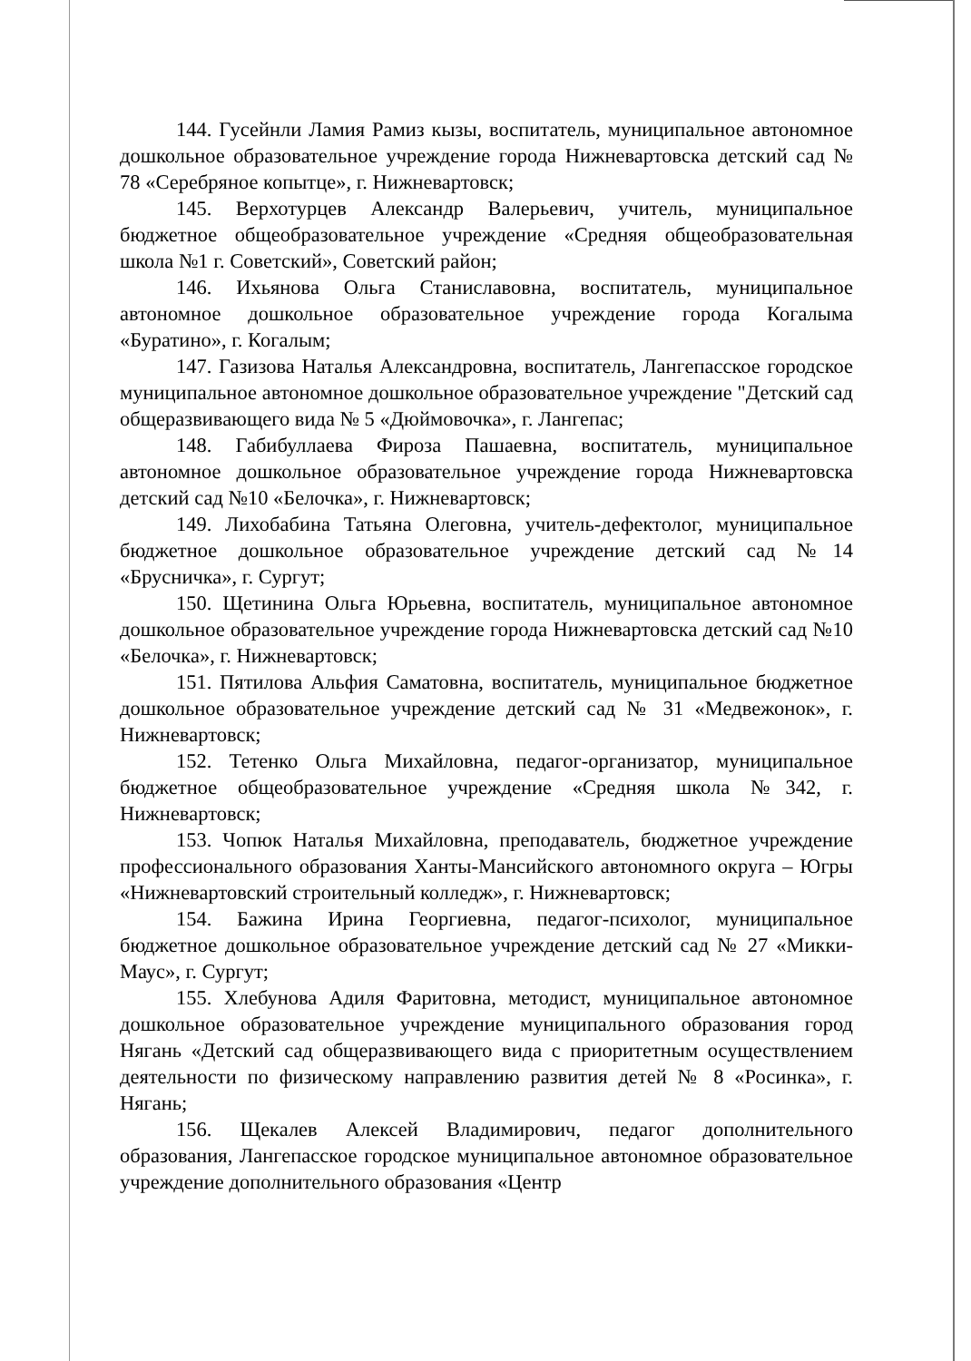144. Гусейнли Ламия Рамиз кызы, воспитатель, муниципальное автономное дошкольное образовательное учреждение города Нижневартовска детский сад № 78 «Серебряное копытце», г. Нижневартовск;
145. Верхотурцев Александр Валерьевич, учитель, муниципальное бюджетное общеобразовательное учреждение «Средняя общеобразовательная школа №1 г. Советский», Советский район;
146. Ихьянова Ольга Станиславовна, воспитатель, муниципальное автономное дошкольное образовательное учреждение города Когалыма «Буратино», г. Когалым;
147. Газизова Наталья Александровна, воспитатель, Лангепасское городское муниципальное автономное дошкольное образовательное учреждение "Детский сад общеразвивающего вида № 5 «Дюймовочка», г. Лангепас;
148. Габибуллаева Фироза Пашаевна, воспитатель, муниципальное автономное дошкольное образовательное учреждение города Нижневартовска детский сад №10 «Белочка», г. Нижневартовск;
149. Лихобабина Татьяна Олеговна, учитель-дефектолог, муниципальное бюджетное дошкольное образовательное учреждение детский сад №14 «Брусничка», г. Сургут;
150. Щетинина Ольга Юрьевна, воспитатель, муниципальное автономное дошкольное образовательное учреждение города Нижневартовска детский сад №10 «Белочка», г. Нижневартовск;
151. Пятилова Альфия Саматовна, воспитатель, муниципальное бюджетное дошкольное образовательное учреждение детский сад № 31 «Медвежонок», г. Нижневартовск;
152. Тетенко Ольга Михайловна, педагог-организатор, муниципальное бюджетное общеобразовательное учреждение «Средняя школа №342, г. Нижневартовск;
153. Чопюк Наталья Михайловна, преподаватель, бюджетное учреждение профессионального образования Ханты-Мансийского автономного округа – Югры «Нижневартовский строительный колледж», г. Нижневартовск;
154. Бажина Ирина Георгиевна, педагог-психолог, муниципальное бюджетное дошкольное образовательное учреждение детский сад № 27 «Микки-Маус», г. Сургут;
155. Хлебунова Адиля Фаритовна, методист, муниципальное автономное дошкольное образовательное учреждение муниципального образования город Нягань «Детский сад общеразвивающего вида с приоритетным осуществлением деятельности по физическому направлению развития детей № 8 «Росинка», г. Нягань;
156. Щекалев Алексей Владимирович, педагог дополнительного образования, Лангепасское городское муниципальное автономное образовательное учреждение дополнительного образования «Центр